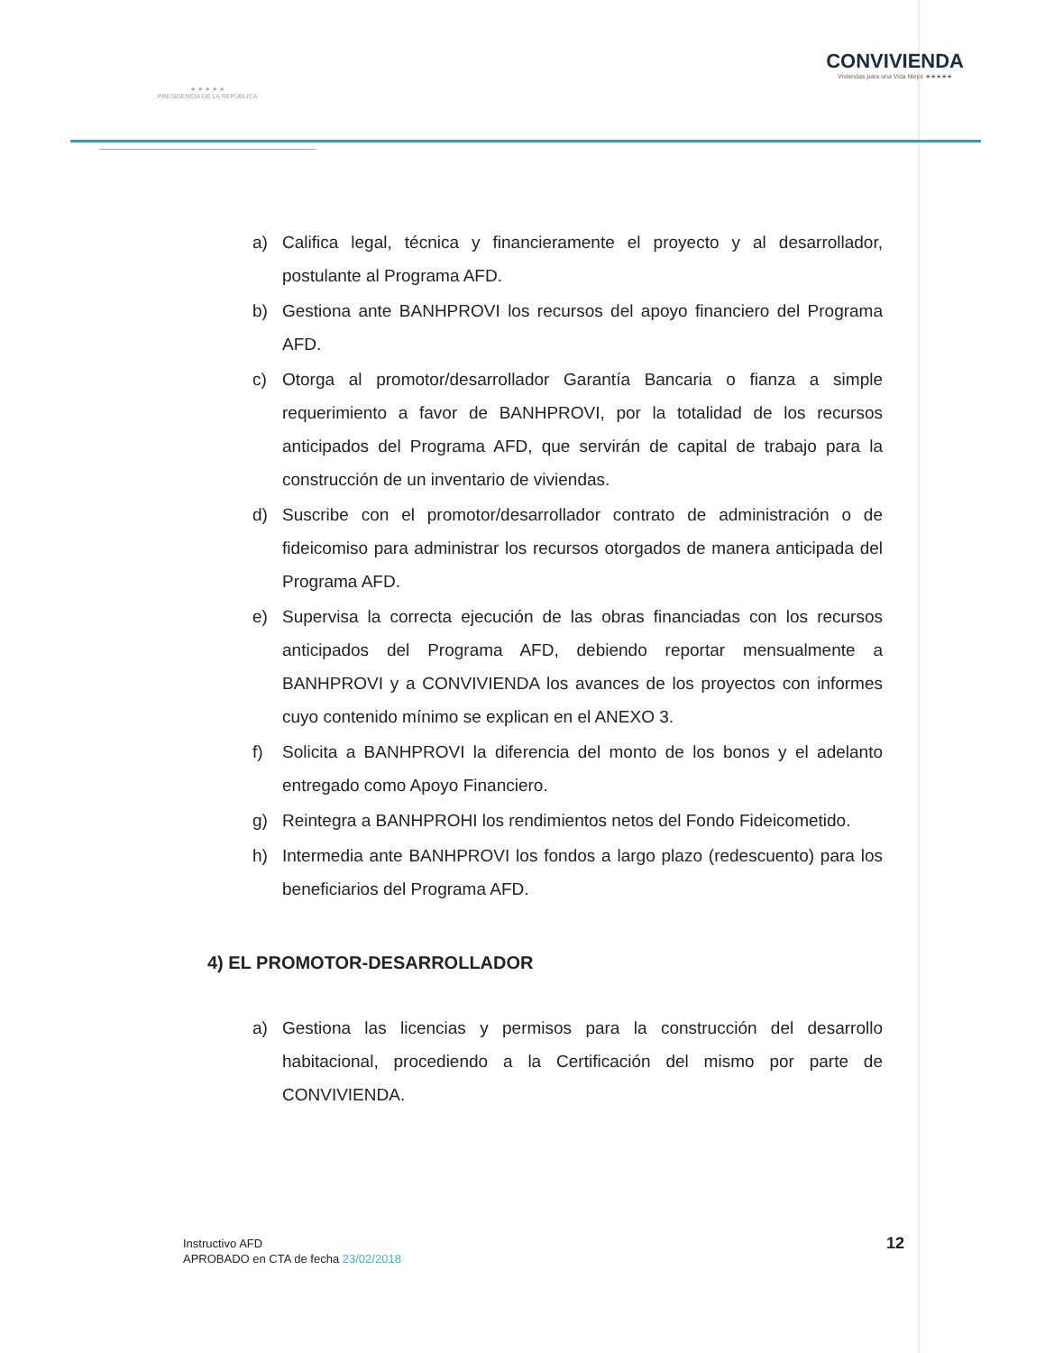★ ★ ★ ★ ★
PRESIDENCIA DE LA REPÚBLICA
CONVIVIENDA
Viviendas para una Vida Mejor ★★★★★
a) Califica legal, técnica y financieramente el proyecto y al desarrollador, postulante al Programa AFD.
b) Gestiona ante BANHPROVI los recursos del apoyo financiero del Programa AFD.
c) Otorga al promotor/desarrollador Garantía Bancaria o fianza a simple requerimiento a favor de BANHPROVI, por la totalidad de los recursos anticipados del Programa AFD, que servirán de capital de trabajo para la construcción de un inventario de viviendas.
d) Suscribe con el promotor/desarrollador contrato de administración o de fideicomiso para administrar los recursos otorgados de manera anticipada del Programa AFD.
e) Supervisa la correcta ejecución de las obras financiadas con los recursos anticipados del Programa AFD, debiendo reportar mensualmente a BANHPROVI y a CONVIVIENDA los avances de los proyectos con informes cuyo contenido mínimo se explican en el ANEXO 3.
f) Solicita a BANHPROVI la diferencia del monto de los bonos y el adelanto entregado como Apoyo Financiero.
g) Reintegra a BANHPROHI los rendimientos netos del Fondo Fideicometido.
h) Intermedia ante BANHPROVI los fondos a largo plazo (redescuento) para los beneficiarios del Programa AFD.
4) EL PROMOTOR-DESARROLLADOR
a) Gestiona las licencias y permisos para la construcción del desarrollo habitacional, procediendo a la Certificación del mismo por parte de CONVIVIENDA.
Instructivo AFD
APROBADO en CTA de fecha 23/02/2018
12